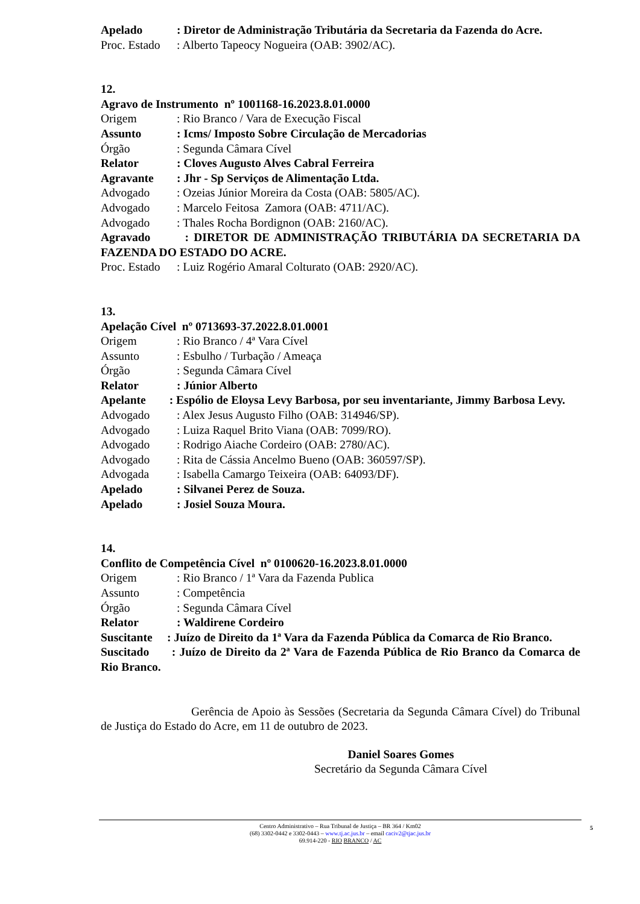Apelado: Diretor de Administração Tributária da Secretaria da Fazenda do Acre.
Proc. Estado: Alberto Tapeocy Nogueira (OAB: 3902/AC).
12.
Agravo de Instrumento nº 1001168-16.2023.8.01.0000
Origem: Rio Branco / Vara de Execução Fiscal
Assunto: Icms/ Imposto Sobre Circulação de Mercadorias
Órgão: Segunda Câmara Cível
Relator: Cloves Augusto Alves Cabral Ferreira
Agravante: Jhr - Sp Serviços de Alimentação Ltda.
Advogado: Ozeias Júnior Moreira da Costa (OAB: 5805/AC).
Advogado: Marcelo Feitosa Zamora (OAB: 4711/AC).
Advogado: Thales Rocha Bordignon (OAB: 2160/AC).
Agravado : DIRETOR DE ADMINISTRAÇÃO TRIBUTÁRIA DA SECRETARIA DA FAZENDA DO ESTADO DO ACRE.
Proc. Estado: Luiz Rogério Amaral Colturato (OAB: 2920/AC).
13.
Apelação Cível nº 0713693-37.2022.8.01.0001
Origem: Rio Branco / 4ª Vara Cível
Assunto: Esbulho / Turbação / Ameaça
Órgão: Segunda Câmara Cível
Relator: Júnior Alberto
Apelante : Espólio de Eloysa Levy Barbosa, por seu inventariante, Jimmy Barbosa Levy.
Advogado: Alex Jesus Augusto Filho (OAB: 314946/SP).
Advogado: Luiza Raquel Brito Viana (OAB: 7099/RO).
Advogado: Rodrigo Aiache Cordeiro (OAB: 2780/AC).
Advogado: Rita de Cássia Ancelmo Bueno (OAB: 360597/SP).
Advogada: Isabella Camargo Teixeira (OAB: 64093/DF).
Apelado: Silvanei Perez de Souza.
Apelado: Josiel Souza Moura.
14.
Conflito de Competência Cível nº 0100620-16.2023.8.01.0000
Origem: Rio Branco / 1ª Vara da Fazenda Publica
Assunto: Competência
Órgão: Segunda Câmara Cível
Relator: Waldirene Cordeiro
Suscitante : Juízo de Direito da 1ª Vara da Fazenda Pública da Comarca de Rio Branco.
Suscitado : Juízo de Direito da 2ª Vara de Fazenda Pública de Rio Branco da Comarca de Rio Branco.
Gerência de Apoio às Sessões (Secretaria da Segunda Câmara Cível) do Tribunal de Justiça do Estado do Acre, em 11 de outubro de 2023.
Daniel Soares Gomes
Secretário da Segunda Câmara Cível
Centro Administrativo – Rua Tribunal de Justiça – BR 364 / Km02
(68) 3302-0442 e 3302-0443 – www.tj.ac.jus.br – email caciv2@tjac.jus.br
69.914-220 - RIO BRANCO / AC
5